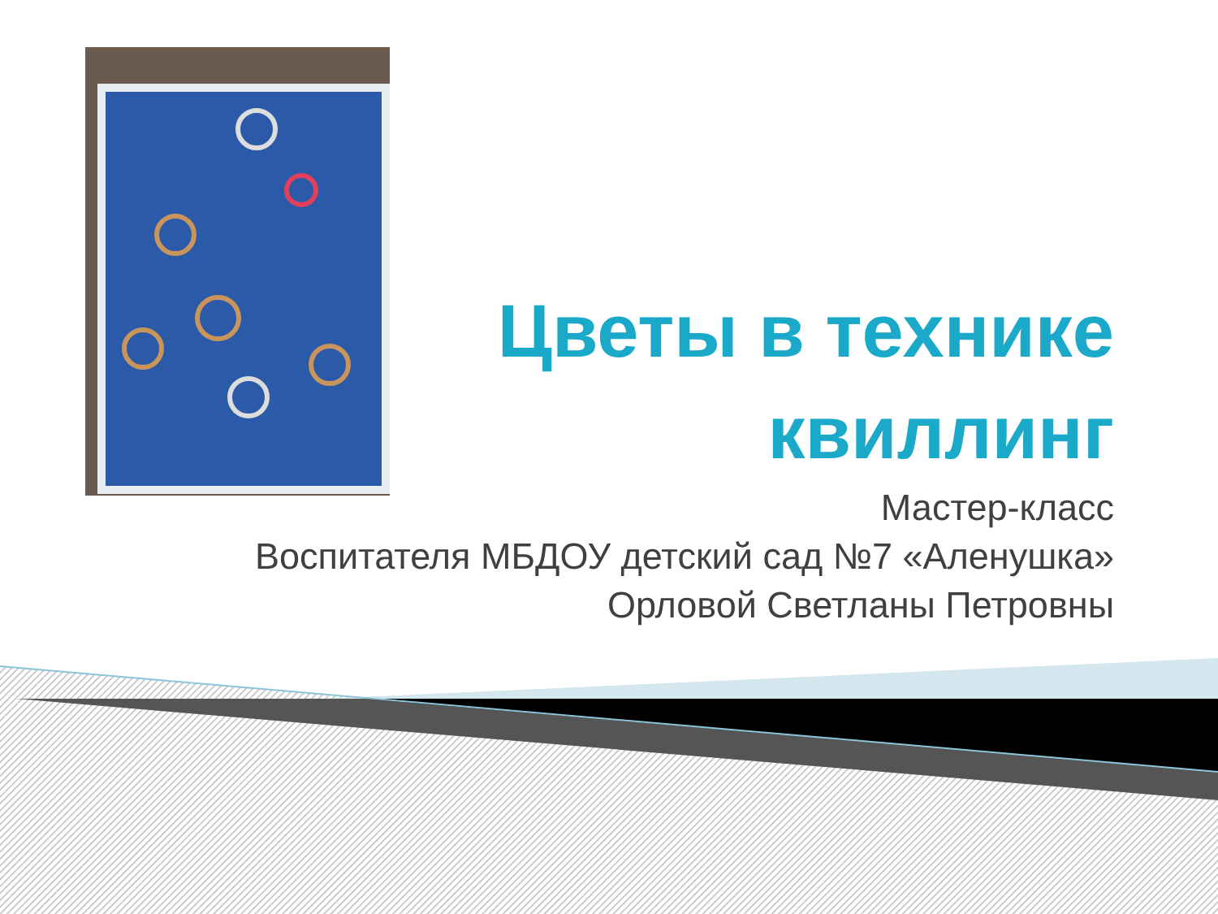Цветы в технике квиллинг
Мастер-класс
Воспитателя МБДОУ детский сад №7 «Аленушка»
Орловой Светланы Петровны